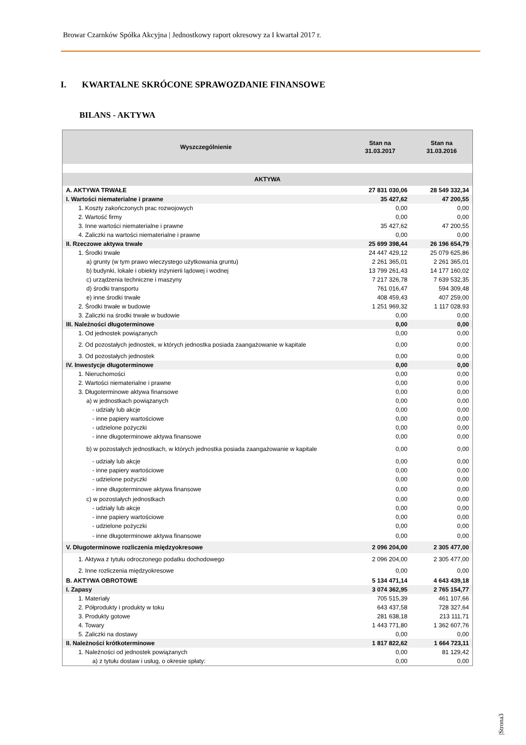Browar Czarnków Spółka Akcyjna | Jednostkowy raport okresowy za I kwartał 2017 r.
I. KWARTALNE SKRÓCONE SPRAWOZDANIE FINANSOWE
BILANS - AKTYWA
| Wyszczególnienie | Stan na 31.03.2017 | Stan na 31.03.2016 |
| --- | --- | --- |
| AKTYWA | | |
| A. AKTYWA TRWAŁE | 27 831 030,06 | 28 549 332,34 |
| I. Wartości niematerialne i prawne | 35 427,62 | 47 200,55 |
| 1. Koszty zakończonych prac rozwojowych | 0,00 | 0,00 |
| 2. Wartość firmy | 0,00 | 0,00 |
| 3. Inne wartości niematerialne i prawne | 35 427,62 | 47 200,55 |
| 4. Zaliczki na wartości niematerialne i prawne | 0,00 | 0,00 |
| II. Rzeczowe aktywa trwałe | 25 699 398,44 | 26 196 654,79 |
| 1. Środki trwałe | 24 447 429,12 | 25 079 625,86 |
| a) grunty (w tym prawo wieczystego użytkowania gruntu) | 2 261 365,01 | 2 261 365,01 |
| b) budynki, lokale i obiekty inżynierii lądowej i wodnej | 13 799 261,43 | 14 177 160,02 |
| c) urządzenia techniczne i maszyny | 7 217 326,78 | 7 639 532,35 |
| d) środki transportu | 761 016,47 | 594 309,48 |
| e) inne środki trwałe | 408 459,43 | 407 259,00 |
| 2. Środki trwałe w budowie | 1 251 969,32 | 1 117 028,93 |
| 3. Zaliczki na środki trwałe w budowie | 0,00 | 0,00 |
| III. Należności długoterminowe | 0,00 | 0,00 |
| 1. Od jednostek powiązanych | 0,00 | 0,00 |
| 2. Od pozostałych jednostek, w których jednostka posiada zaangażowanie w kapitale | 0,00 | 0,00 |
| 3. Od pozostałych jednostek | 0,00 | 0,00 |
| IV. Inwestycje długoterminowe | 0,00 | 0,00 |
| 1. Nieruchomości | 0,00 | 0,00 |
| 2. Wartości niematerialne i prawne | 0,00 | 0,00 |
| 3. Długoterminowe aktywa finansowe | 0,00 | 0,00 |
| a) w jednostkach powiązanych | 0,00 | 0,00 |
| - udziały lub akcje | 0,00 | 0,00 |
| - inne papiery wartościowe | 0,00 | 0,00 |
| - udzielone pożyczki | 0,00 | 0,00 |
| - inne długoterminowe aktywa finansowe | 0,00 | 0,00 |
| b) w pozostałych jednostkach, w których jednostka posiada zaangażowanie w kapitale | 0,00 | 0,00 |
| - udziały lub akcje | 0,00 | 0,00 |
| - inne papiery wartościowe | 0,00 | 0,00 |
| - udzielone pożyczki | 0,00 | 0,00 |
| - inne długoterminowe aktywa finansowe | 0,00 | 0,00 |
| c) w pozostałych jednostkach | 0,00 | 0,00 |
| - udziały lub akcje | 0,00 | 0,00 |
| - inne papiery wartościowe | 0,00 | 0,00 |
| - udzielone pożyczki | 0,00 | 0,00 |
| - inne długoterminowe aktywa finansowe | 0,00 | 0,00 |
| V. Długoterminowe rozliczenia międzyokresowe | 2 096 204,00 | 2 305 477,00 |
| 1. Aktywa z tytułu odroczonego podatku dochodowego | 2 096 204,00 | 2 305 477,00 |
| 2. Inne rozliczenia międzyokresowe | 0,00 | 0,00 |
| B. AKTYWA OBROTOWE | 5 134 471,14 | 4 643 439,18 |
| I. Zapasy | 3 074 362,95 | 2 765 154,77 |
| 1. Materiały | 705 515,39 | 461 107,66 |
| 2. Półprodukty i produkty w toku | 643 437,58 | 728 327,64 |
| 3. Produkty gotowe | 281 638,18 | 213 111,71 |
| 4. Towary | 1 443 771,80 | 1 362 607,76 |
| 5. Zaliczki na dostawy | 0,00 | 0,00 |
| II. Należności krótkoterminowe | 1 817 822,62 | 1 664 723,11 |
| 1. Należności od jednostek powiązanych | 0,00 | 81 129,42 |
| a) z tytułu dostaw i usług, o okresie spłaty: | 0,00 | 0,00 |
|Strona3